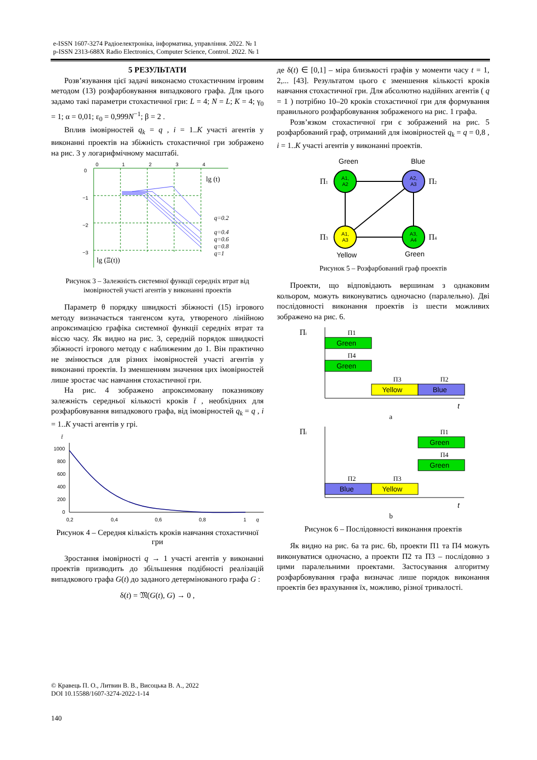e-ISSN 1607-3274 Радіоелектроніка, інформатика, управління. 2022. № 1
p-ISSN 2313-688X Radio Electronics, Computer Science, Control. 2022. № 1
5 РЕЗУЛЬТАТИ
Розв’язування цієї задачі виконаємо стохастичним ігровим методом (13) розфарбовування випадкового графа. Для цього задамо такі параметри стохастичної гри: L = 4; N = L; K = 4; γ<sub>0</sub> = 1; α = 0,01; ε<sub>0</sub> = 0,999N<sup>−1</sup>; β = 2 .
Вплив імовірностей q<sub>k</sub> = q , i = 1..K участі агентів у виконанні проектів на збіжність стохастичної гри зображено на рис. 3 у логарифмічному масштабі.
0
1
2
3
4
0
−1
−2
−3
lg (t)
lg (Ξ(t))
q=0.2
q=0.4
q=0.6
q=0.8
q=1
Рисунок 3 – Залежність системної функції середніх втрат від імовірностей участі агентів у виконанні проектів
Параметр θ порядку швидкості збіжності (15) ігрового методу визначається тангенсом кута, утвореного лінійною апроксимацією графіка системної функції середніх втрат та віссю часу. Як видно на рис. 3, середній порядок швидкості збіжності ігрового методу є наближеним до 1. Він практично не змінюється для різних імовірностей участі агентів у виконанні проектів. Із зменшенням значення цих імовірностей лише зростає час навчання стохастичної гри.
На рис. 4 зображено апроксимовану показникову залежність середньої кількості кроків t̄ , необхідних для розфарбовування випадкового графа, від імовірностей q<sub>k</sub> = q , i = 1..K участі агентів у грі.
t̄
1000
800
600
400
200
0
0,2
0,4
0,6
0,8
1
q
Рисунок 4 – Середня кількість кроків навчання стохастичної гри
Зростання імовірності q → 1 участі агентів у виконанні проектів призводить до збільшення подібності реалізацій випадкового графа G(t) до заданого детермінованого графа G :
δ(t) = 𝔐(G(t), G) → 0 ,
де δ(t) ∈ [0,1] – міра близькості графів у моменти часу t = 1, 2,... [43]. Результатом цього є зменшення кількості кроків навчання стохастичної гри. Для абсолютно надійних агентів ( q = 1 ) потрібно 10–20 кроків стохастичної гри для формування правильного розфарбовування зображеного на рис. 1 графа.
Розв’язком стохастичної гри є зображений на рис. 5 розфарбований граф, отриманий для імовірностей q<sub>k</sub> = q = 0,8 , i = 1..K участі агентів у виконанні проектів.
Green
Blue
A1,
A2
A2,
A3
A1,
A3
A3,
A4
П1
П2
П3
П4
Yellow
Green
Рисунок 5 – Розфарбований граф проектів
Проекти, що відповідають вершинам з однаковим кольором, можуть виконуватись одночасно (паралельно). Дві послідовності виконання проектів із шести можливих зображено на рис. 6.
Пi
П1
П4
П3
П2
Green
Green
Yellow
Blue
t
a
Пi
П1
П4
П2
П3
Green
Green
Blue
Yellow
t
b
Рисунок 6 – Послідовності виконання проектів
Як видно на рис. 6а та рис. 6b, проекти П1 та П4 можуть виконуватися одночасно, а проекти П2 та П3 – послідовно з цими паралельними проектами. Застосування алгоритму розфарбовування графа визначає лише порядок виконання проектів без врахування їх, можливо, різної тривалості.
© Кравець П. О., Литвин В. В., Висоцька В. А., 2022
DOI 10.15588/1607-3274-2022-1-14
140